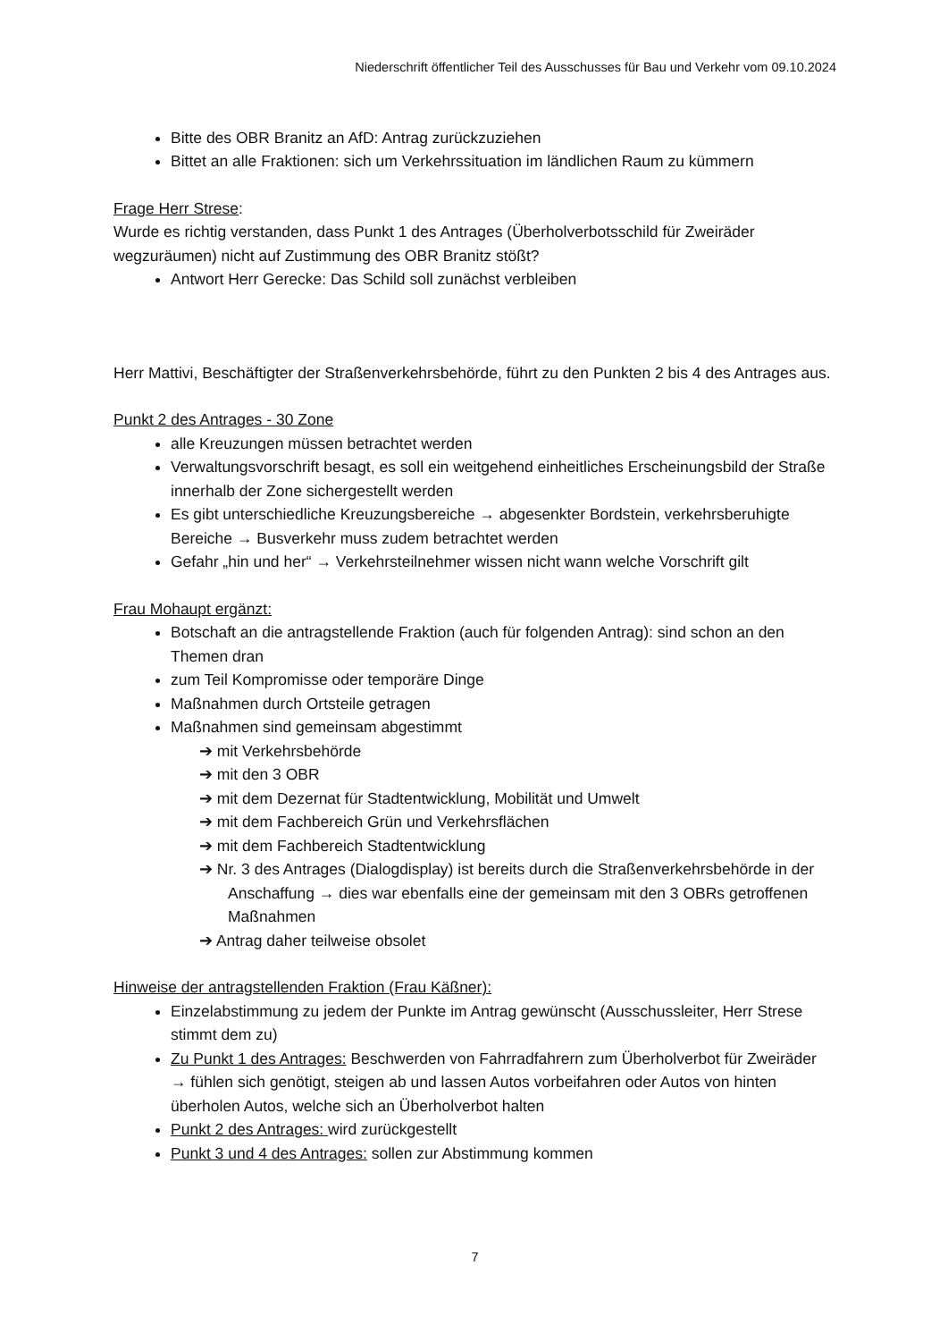Niederschrift öffentlicher Teil des Ausschusses für Bau und Verkehr vom 09.10.2024
Bitte des OBR Branitz an AfD: Antrag zurückzuziehen
Bittet an alle Fraktionen: sich um Verkehrssituation im ländlichen Raum zu kümmern
Frage Herr Strese:
Wurde es richtig verstanden, dass Punkt 1 des Antrages (Überholverbotsschild für Zweiräder wegzuräumen) nicht auf Zustimmung des OBR Branitz stößt?
Antwort Herr Gerecke: Das Schild soll zunächst verbleiben
Herr Mattivi, Beschäftigter der Straßenverkehrsbehörde, führt zu den Punkten 2 bis 4 des Antrages aus.
Punkt 2 des Antrages - 30 Zone
alle Kreuzungen müssen betrachtet werden
Verwaltungsvorschrift besagt, es soll ein weitgehend einheitliches Erscheinungsbild der Straße innerhalb der Zone sichergestellt werden
Es gibt unterschiedliche Kreuzungsbereiche → abgesenkter Bordstein, verkehrsberuhigte Bereiche → Busverkehr muss zudem betrachtet werden
Gefahr „hin und her“ → Verkehrsteilnehmer wissen nicht wann welche Vorschrift gilt
Frau Mohaupt ergänzt:
Botschaft an die antragstellende Fraktion (auch für folgenden Antrag): sind schon an den Themen dran
zum Teil Kompromisse oder temporäre Dinge
Maßnahmen durch Ortsteile getragen
Maßnahmen sind gemeinsam abgestimmt
➔ mit Verkehrsbehörde
➔ mit den 3 OBR
➔ mit dem Dezernat für Stadtentwicklung, Mobilität und Umwelt
➔ mit dem Fachbereich Grün und Verkehrsflächen
➔ mit dem Fachbereich Stadtentwicklung
➔ Nr. 3 des Antrages (Dialogdisplay) ist bereits durch die Straßenverkehrsbehörde in der Anschaffung → dies war ebenfalls eine der gemeinsam mit den 3 OBRs getroffenen Maßnahmen
➔ Antrag daher teilweise obsolet
Hinweise der antragstellenden Fraktion (Frau Käßner):
Einzelabstimmung zu jedem der Punkte im Antrag gewünscht (Ausschussleiter, Herr Strese stimmt dem zu)
Zu Punkt 1 des Antrages: Beschwerden von Fahrradfahrern zum Überholverbot für Zweiräder → fühlen sich genötigt, steigen ab und lassen Autos vorbeifahren oder Autos von hinten überholen Autos, welche sich an Überholverbot halten
Punkt 2 des Antrages: wird zurückgestellt
Punkt 3 und 4 des Antrages: sollen zur Abstimmung kommen
7